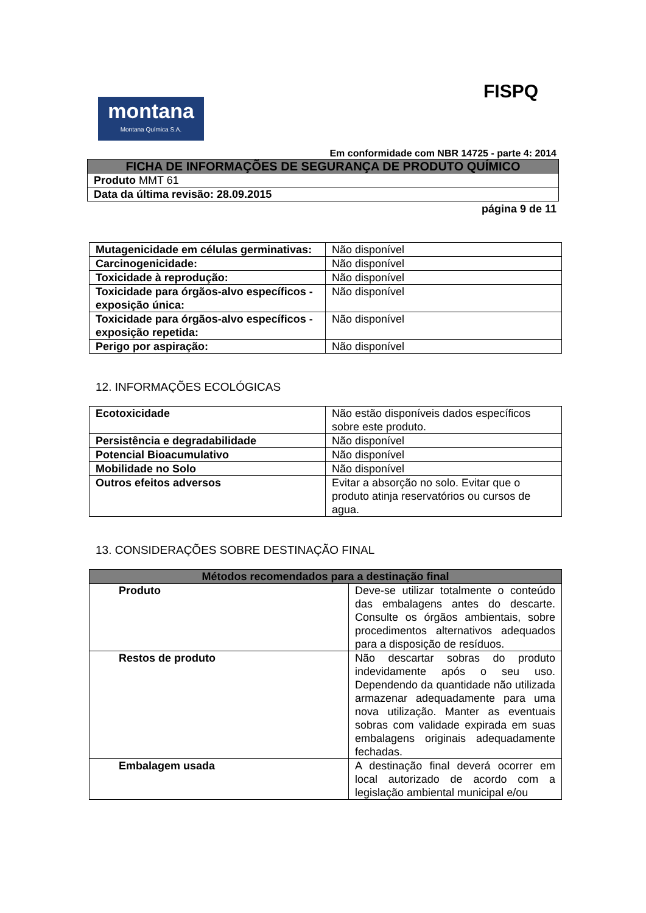montana
Montana Química S.A.
FISPQ
Em conformidade com NBR 14725 - parte 4: 2014
| FICHA DE INFORMAÇÕES DE SEGURANÇA DE PRODUTO QUÍMICO |
| --- |
| Produto MMT 61 |
| Data da última revisão: 28.09.2015 |
página 9 de 11
| Mutagenicidade em células germinativas: | Não disponível |
| Carcinogenicidade: | Não disponível |
| Toxicidade à reprodução: | Não disponível |
| Toxicidade para órgãos-alvo específicos - exposição única: | Não disponível |
| Toxicidade para órgãos-alvo específicos - exposição repetida: | Não disponível |
| Perigo por aspiração: | Não disponível |
12. INFORMAÇÕES ECOLÓGICAS
| Ecotoxicidade | Não estão disponíveis dados específicos sobre este produto. |
| Persistência e degradabilidade | Não disponível |
| Potencial Bioacumulativo | Não disponível |
| Mobilidade no Solo | Não disponível |
| Outros efeitos adversos | Evitar a absorção no solo. Evitar que o produto atinja reservatórios ou cursos de agua. |
13. CONSIDERAÇÕES SOBRE DESTINAÇÃO FINAL
| Métodos recomendados para a destinação final | |
| --- | --- |
| Produto | Deve-se utilizar totalmente o conteúdo das embalagens antes do descarte. Consulte os órgãos ambientais, sobre procedimentos alternativos adequados para a disposição de resíduos. |
| Restos de produto | Não descartar sobras do produto indevidamente após o seu uso. Dependendo da quantidade não utilizada armazenar adequadamente para uma nova utilização. Manter as eventuais sobras com validade expirada em suas embalagens originais adequadamente fechadas. |
| Embalagem usada | A destinação final deverá ocorrer em local autorizado de acordo com a legislação ambiental municipal e/ou |